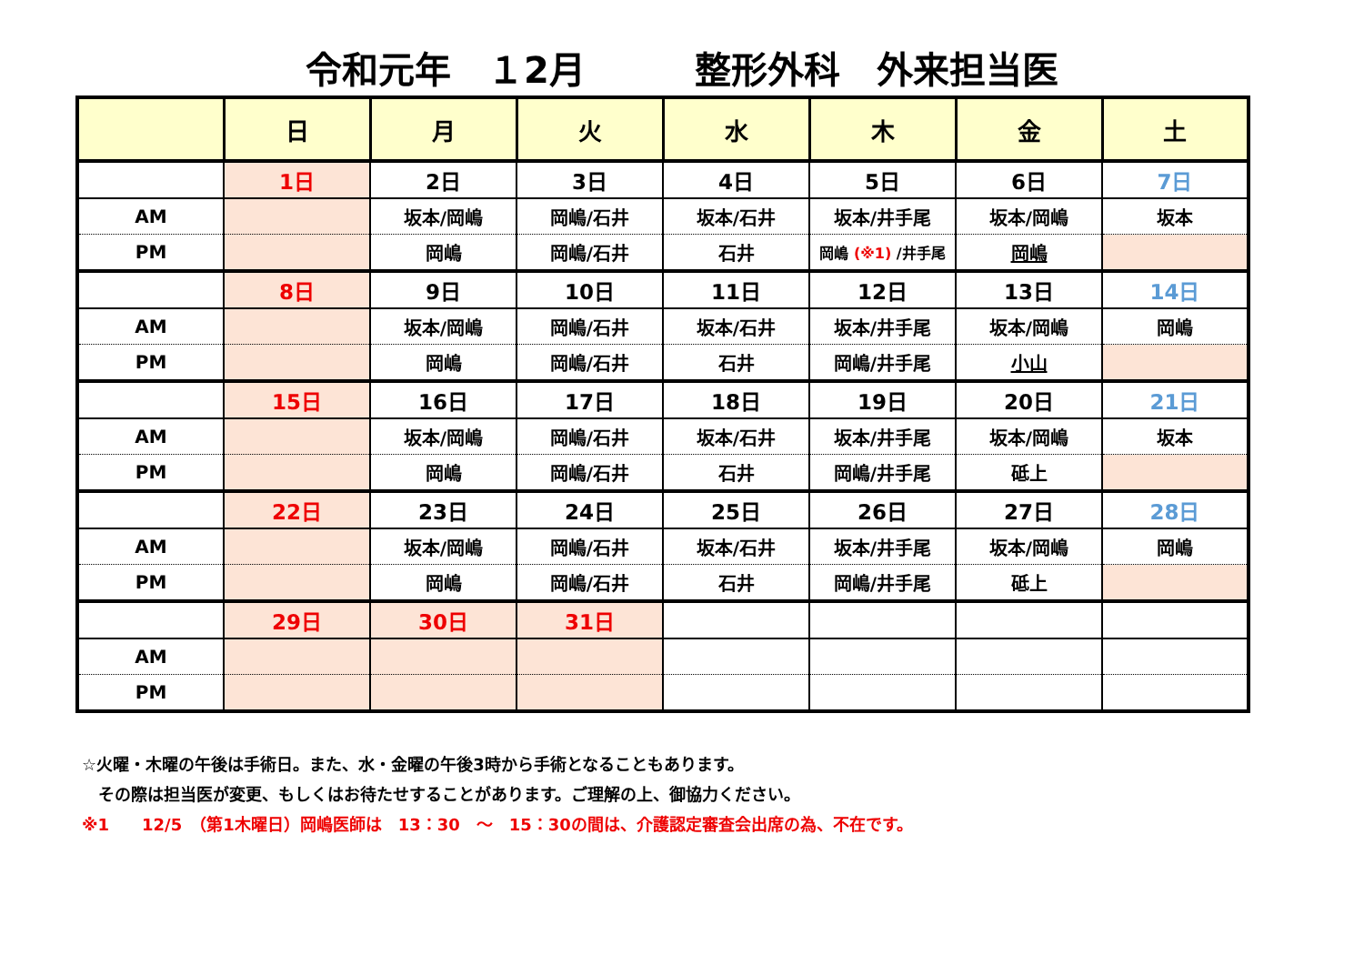令和元年　１2月　　　整形外科　外来担当医
| | 日 | 月 | 火 | 水 | 木 | 金 | 土 |
| --- | --- | --- | --- | --- | --- | --- | --- |
| | 1日 | 2日 | 3日 | 4日 | 5日 | 6日 | 7日 |
| AM | | 坂本/岡嶋 | 岡嶋/石井 | 坂本/石井 | 坂本/井手尾 | 坂本/岡嶋 | 坂本 |
| PM | | 岡嶋 | 岡嶋/石井 | 石井 | 岡嶋 (※1) /井手尾 | 岡嶋 | |
| | 8日 | 9日 | 10日 | 11日 | 12日 | 13日 | 14日 |
| AM | | 坂本/岡嶋 | 岡嶋/石井 | 坂本/石井 | 坂本/井手尾 | 坂本/岡嶋 | 岡嶋 |
| PM | | 岡嶋 | 岡嶋/石井 | 石井 | 岡嶋/井手尾 | 小山 | |
| | 15日 | 16日 | 17日 | 18日 | 19日 | 20日 | 21日 |
| AM | | 坂本/岡嶋 | 岡嶋/石井 | 坂本/石井 | 坂本/井手尾 | 坂本/岡嶋 | 坂本 |
| PM | | 岡嶋 | 岡嶋/石井 | 石井 | 岡嶋/井手尾 | 砥上 | |
| | 22日 | 23日 | 24日 | 25日 | 26日 | 27日 | 28日 |
| AM | | 坂本/岡嶋 | 岡嶋/石井 | 坂本/石井 | 坂本/井手尾 | 坂本/岡嶋 | 岡嶋 |
| PM | | 岡嶋 | 岡嶋/石井 | 石井 | 岡嶋/井手尾 | 砥上 | |
| | 29日 | 30日 | 31日 | | | | |
| AM | | | | | | | |
| PM | | | | | | | |
☆火曜・木曜の午後は手術日。また、水・金曜の午後3時から手術となることもあります。
　その際は担当医が変更、もしくはお待たせすることがあります。ご理解の上、御協力ください。
※1　　12/5　（第1木曜日）岡嶋医師は　13：30　～　15：30の間は、介護認定審査会出席の為、不在です。